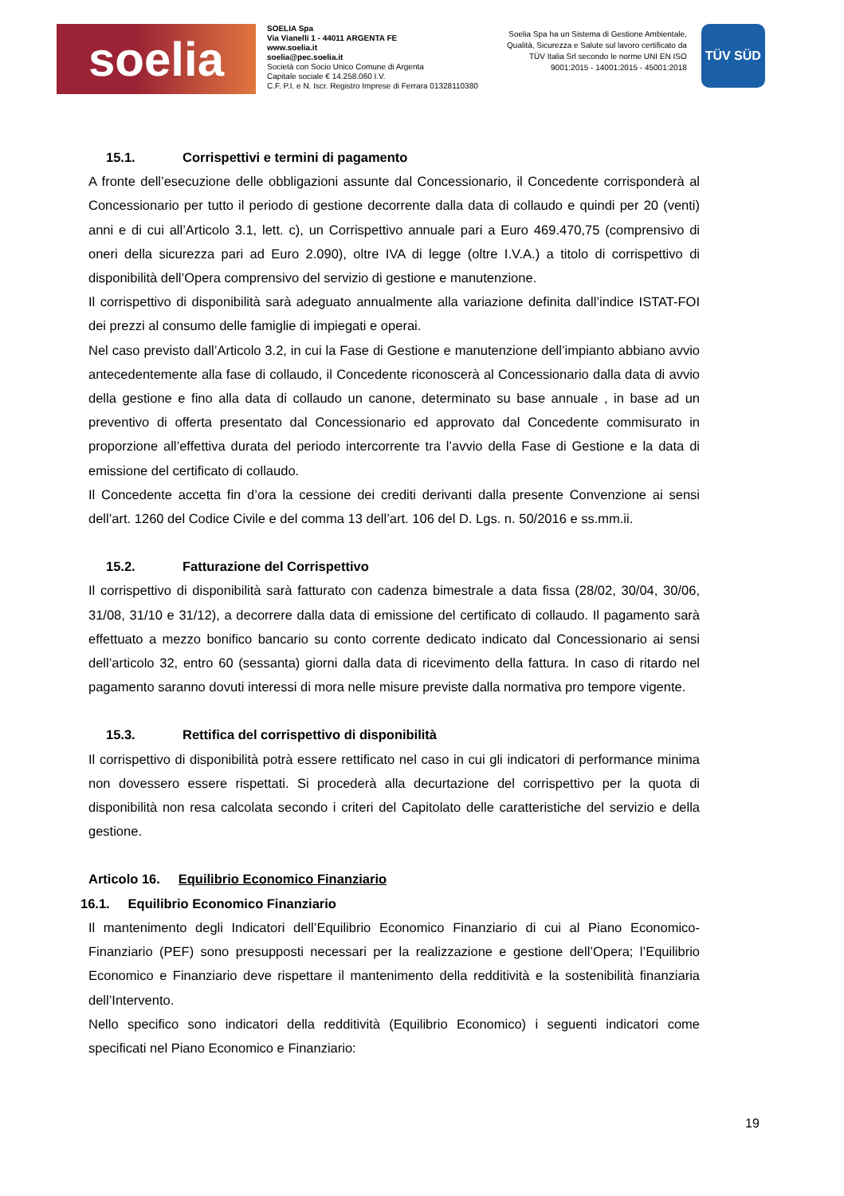soelia
SOELIA Spa
Via Vianelli 1 - 44011 ARGENTA FE
www.soelia.it
soelia@pec.soelia.it
Società con Socio Unico Comune di Argenta
Capitale sociale € 14.258.060 I.V.
C.F. P.I. e N. Iscr. Registro Imprese di Ferrara 01328110380
Soelia Spa ha un Sistema di Gestione Ambientale, Qualità, Sicurezza e Salute sul lavoro certificato da TÜV Italia Srl secondo le norme UNI EN ISO 9001:2015 - 14001:2015 - 45001:2018
TÜV SÜD
15.1. Corrispettivi e termini di pagamento
A fronte dell’esecuzione delle obbligazioni assunte dal Concessionario, il Concedente corrisponderà al Concessionario per tutto il periodo di gestione decorrente dalla data di collaudo e quindi per 20 (venti) anni e di cui all’Articolo 3.1, lett. c), un Corrispettivo annuale pari a Euro 469.470,75 (comprensivo di oneri della sicurezza pari ad Euro 2.090), oltre IVA di legge (oltre I.V.A.) a titolo di corrispettivo di disponibilità dell’Opera comprensivo del servizio di gestione e manutenzione.
Il corrispettivo di disponibilità sarà adeguato annualmente alla variazione definita dall’indice ISTAT-FOI dei prezzi al consumo delle famiglie di impiegati e operai.
Nel caso previsto dall’Articolo 3.2, in cui la Fase di Gestione e manutenzione dell’impianto abbiano avvio antecedentemente alla fase di collaudo, il Concedente riconoscerà al Concessionario dalla data di avvio della gestione e fino alla data di collaudo un canone, determinato su base annuale , in base ad un preventivo di offerta presentato dal Concessionario ed approvato dal Concedente commisurato in proporzione all’effettiva durata del periodo intercorrente tra l’avvio della Fase di Gestione e la data di emissione del certificato di collaudo.
Il Concedente accetta fin d’ora la cessione dei crediti derivanti dalla presente Convenzione ai sensi dell’art. 1260 del Codice Civile e del comma 13 dell’art. 106 del D. Lgs. n. 50/2016 e ss.mm.ii.
15.2. Fatturazione del Corrispettivo
Il corrispettivo di disponibilità sarà fatturato con cadenza bimestrale a data fissa (28/02, 30/04, 30/06, 31/08, 31/10 e 31/12), a decorrere dalla data di emissione del certificato di collaudo. Il pagamento sarà effettuato a mezzo bonifico bancario su conto corrente dedicato indicato dal Concessionario ai sensi dell’articolo 32, entro 60 (sessanta) giorni dalla data di ricevimento della fattura. In caso di ritardo nel pagamento saranno dovuti interessi di mora nelle misure previste dalla normativa pro tempore vigente.
15.3. Rettifica del corrispettivo di disponibilità
Il corrispettivo di disponibilità potrà essere rettificato nel caso in cui gli indicatori di performance minima non dovessero essere rispettati. Si procederà alla decurtazione del corrispettivo per la quota di disponibilità non resa calcolata secondo i criteri del Capitolato delle caratteristiche del servizio e della gestione.
Articolo 16. Equilibrio Economico Finanziario
16.1. Equilibrio Economico Finanziario
Il mantenimento degli Indicatori dell’Equilibrio Economico Finanziario di cui al Piano Economico-Finanziario (PEF) sono presupposti necessari per la realizzazione e gestione dell’Opera; l’Equilibrio Economico e Finanziario deve rispettare il mantenimento della redditività e la sostenibilità finanziaria dell’Intervento.
Nello specifico sono indicatori della redditività (Equilibrio Economico) i seguenti indicatori come specificati nel Piano Economico e Finanziario:
19